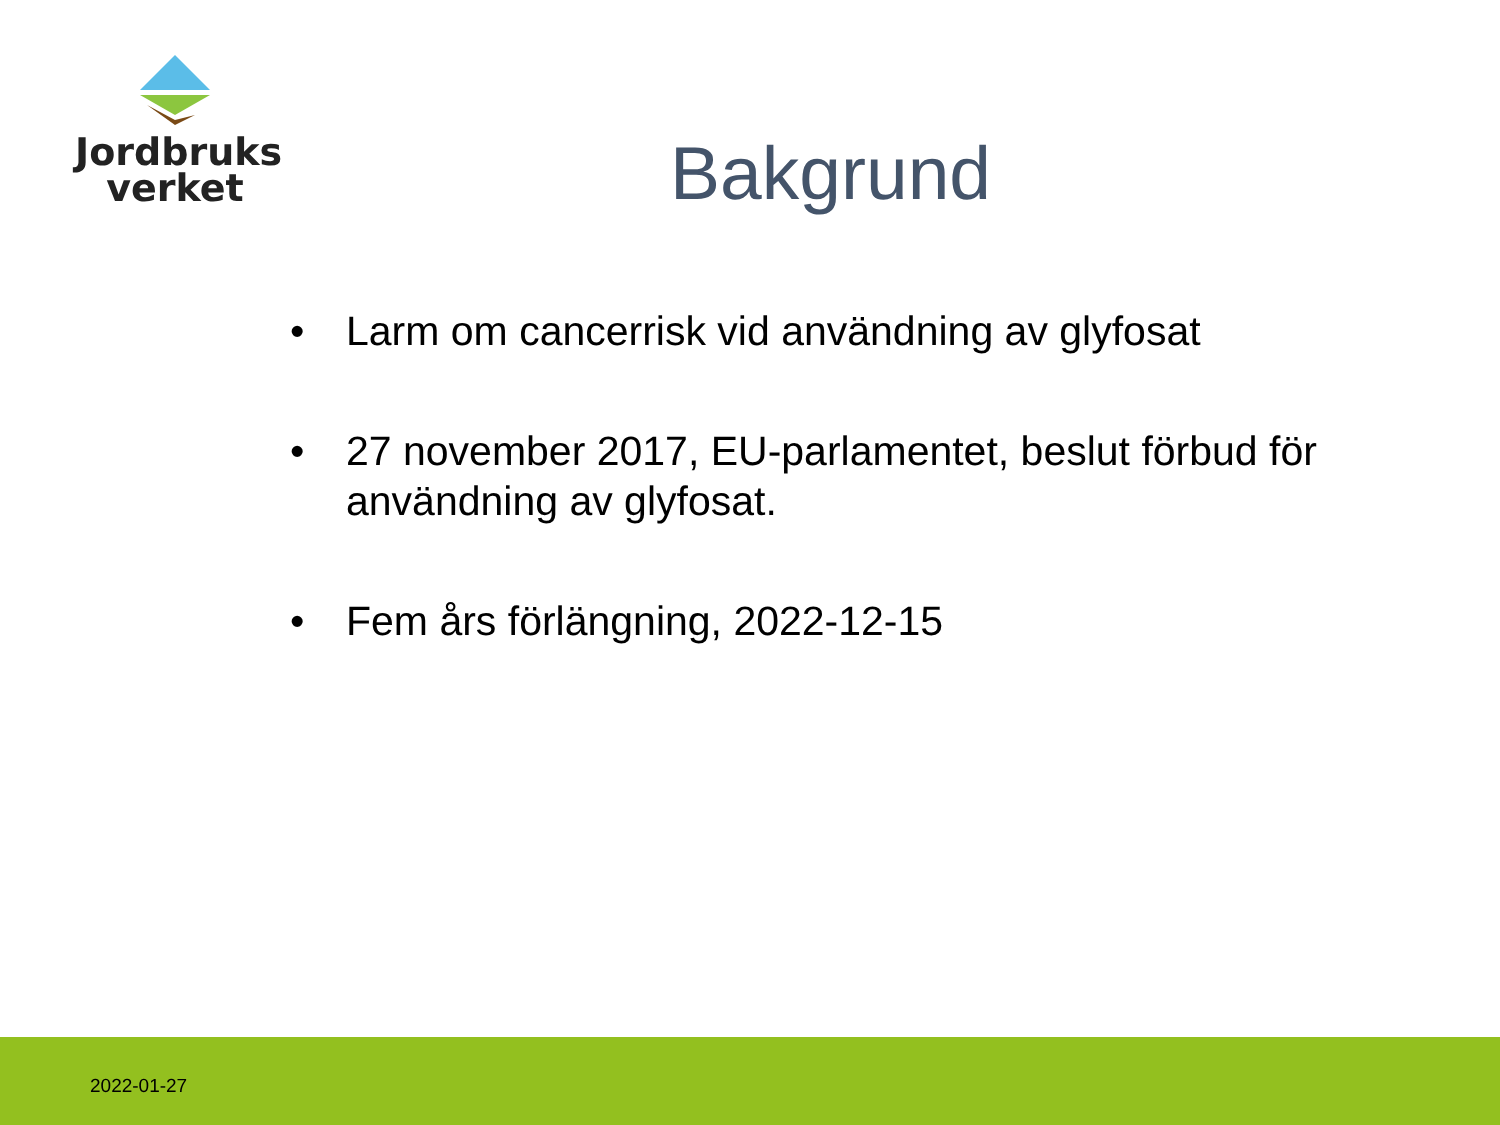Jordbruks
verket
Bakgrund
• Larm om cancerrisk vid användning av glyfosat
• 27 november 2017, EU-parlamentet, beslut förbud för användning av glyfosat.
• Fem års förlängning, 2022-12-15
2022-01-27